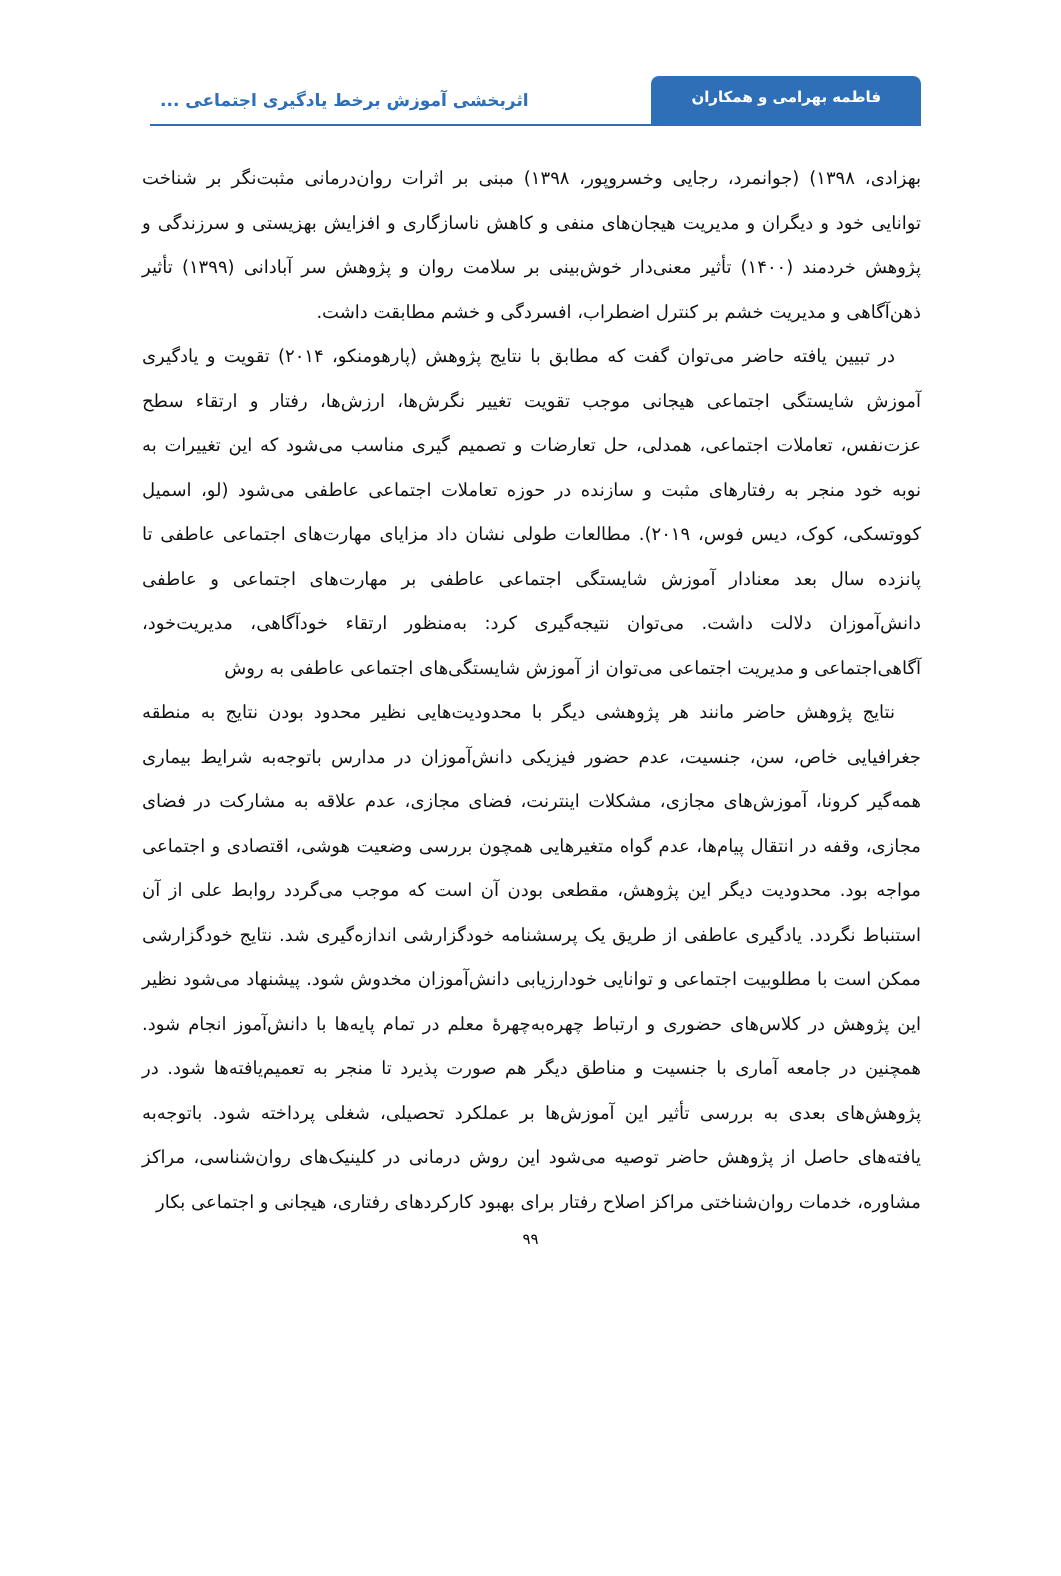فاطمه بهرامی و همکاران
اثربخشی آموزش برخط یادگیری اجتماعی ...
بهزادی، ۱۳۹۸) (جوانمرد، رجایی وخسروپور، ۱۳۹۸) مبنی بر اثرات روان‌درمانی مثبت‌نگر بر شناخت توانایی خود و دیگران و مدیریت هیجان‌های منفی و کاهش ناسازگاری و افزایش بهزیستی و سرزندگی و پژوهش خردمند (۱۴۰۰) تأثیر معنی‌دار خوش‌بینی بر سلامت روان و پژوهش سر آبادانی (۱۳۹۹) تأثیر ذهن‌آگاهی و مدیریت خشم بر کنترل اضطراب، افسردگی و خشم مطابقت داشت.
در تبیین یافته حاضر می‌توان گفت که مطابق با نتایج پژوهش (پارهومنکو، ۲۰۱۴) تقویت و یادگیری آموزش شایستگی اجتماعی هیجانی موجب تقویت تغییر نگرش‌ها، ارزش‌ها، رفتار و ارتقاء سطح عزت‌نفس، تعاملات اجتماعی، همدلی، حل تعارضات و تصمیم گیری مناسب می‌شود که این تغییرات به نوبه خود منجر به رفتارهای مثبت و سازنده در حوزه تعاملات اجتماعی عاطفی می‌شود (لو، اسمیل کووتسکی، کوک، دیس فوس، ۲۰۱۹). مطالعات طولی نشان داد مزایای مهارت‌های اجتماعی عاطفی تا پانزده سال بعد معنادار آموزش شایستگی اجتماعی عاطفی بر مهارت‌های اجتماعی و عاطفی دانش‌آموزان دلالت داشت. می‌توان نتیجه‌گیری کرد: به‌منظور ارتقاء خودآگاهی، مدیریت‌خود، آگاهی‌اجتماعی و مدیریت اجتماعی می‌توان از آموزش شایستگی‌های اجتماعی عاطفی به روش
نتایج پژوهش حاضر مانند هر پژوهشی دیگر با محدودیت‌هایی نظیر محدود بودن نتایج به منطقه جغرافیایی خاص، سن، جنسیت، عدم حضور فیزیکی دانش‌آموزان در مدارس باتوجه‌به شرایط بیماری همه‌گیر کرونا، آموزش‌های مجازی، مشکلات اینترنت، فضای مجازی، عدم علاقه به مشارکت در فضای مجازی، وقفه در انتقال پیام‌ها، عدم گواه متغیرهایی همچون بررسی وضعیت هوشی، اقتصادی و اجتماعی مواجه بود. محدودیت دیگر این پژوهش، مقطعی بودن آن است که موجب می‌گردد روابط علی از آن استنباط نگردد. یادگیری عاطفی از طریق یک پرسشنامه خودگزارشی اندازه‌گیری شد. نتایج خودگزارشی ممکن است با مطلوبیت اجتماعی و توانایی خودارزیابی دانش‌آموزان مخدوش شود. پیشنهاد می‌شود نظیر این پژوهش در کلاس‌های حضوری و ارتباط چهره‌به‌چهرهٔ معلم در تمام پایه‌ها با دانش‌آموز انجام شود. همچنین در جامعه آماری با جنسیت و مناطق دیگر هم صورت پذیرد تا منجر به تعمیم‌یافته‌ها شود. در پژوهش‌های بعدی به بررسی تأثیر این آموزش‌ها بر عملکرد تحصیلی، شغلی پرداخته شود. باتوجه‌به یافته‌های حاصل از پژوهش حاضر توصیه می‌شود این روش درمانی در کلینیک‌های روان‌شناسی، مراکز مشاوره، خدمات روان‌شناختی مراکز اصلاح رفتار برای بهبود کارکردهای رفتاری، هیجانی و اجتماعی بکار
۹۹